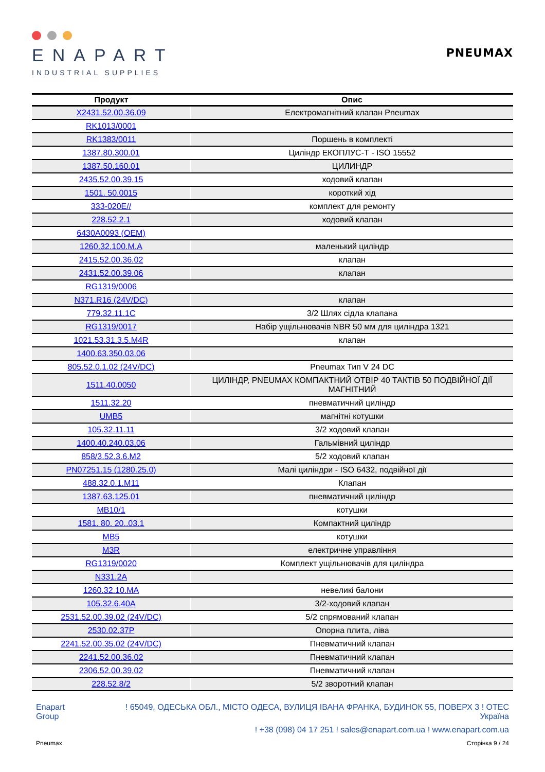ENAPART
INDUSTRIAL SUPPLIES
PNEUMAX
| Продукт | Опис |
| --- | --- |
| X2431.52.00.36.09 | Електромагнітний клапан Pneumax |
| RK1013/0001 | |
| RK1383/0011 | Поршень в комплекті |
| 1387.80.300.01 | Циліндр ЕКОПЛУС-Т - ISO 15552 |
| 1387.50.160.01 | ЦИЛИНДР |
| 2435.52.00.39.15 | ходовий клапан |
| 1501. 50.0015 | короткий хід |
| 333-020E// | комплект для ремонту |
| 228.52.2.1 | ходовий клапан |
| 6430A0093 (OEM) | |
| 1260.32.100.M.A | маленький циліндр |
| 2415.52.00.36.02 | клапан |
| 2431.52.00.39.06 | клапан |
| RG1319/0006 | |
| N371.R16 (24V/DC) | клапан |
| 779.32.11.1C | 3/2 Шлях сідла клапана |
| RG1319/0017 | Набір ущільнювачів NBR 50 мм для циліндра 1321 |
| 1021.53.31.3.5.M4R | клапан |
| 1400.63.350.03.06 | |
| 805.52.0.1.02 (24V/DC) | Pneumax Тип V 24 DC |
| 1511.40.0050 | ЦИЛІНДР, PNEUMAX КОМПАКТНИЙ ОТВІР 40 ТАКТІВ 50 ПОДВІЙНОЇ ДІЇ МАГНІТНИЙ |
| 1511.32.20 | пневматичний циліндр |
| UMB5 | магнітні котушки |
| 105.32.11.11 | 3/2 ходовий клапан |
| 1400.40.240.03.06 | Гальмівний циліндр |
| 858/3.52.3.6.M2 | 5/2 ходовий клапан |
| PN07251.15 (1280.25.0) | Малі циліндри - ISO 6432, подвійної дії |
| 488.32.0.1.M11 | Клапан |
| 1387.63.125.01 | пневматичний циліндр |
| MB10/1 | котушки |
| 1581. 80. 20..03.1 | Компактний циліндр |
| MB5 | котушки |
| M3R | електричне управління |
| RG1319/0020 | Комплект ущільнювачів для циліндра |
| N331.2A | |
| 1260.32.10.MA | невеликі балони |
| 105.32.6.40A | 3/2-ходовий клапан |
| 2531.52.00.39.02 (24V/DC) | 5/2 спрямований клапан |
| 2530.02.37P | Опорна плита, ліва |
| 2241.52.00.35.02 (24V/DC) | Пневматичний клапан |
| 2241.52.00.36.02 | Пневматичний клапан |
| 2306.52.00.39.02 | Пневматичний клапан |
| 228.52.8/2 | 5/2 зворотний клапан |
Enapart
Group
! 65049, ОДЕСЬКА ОБЛ., МІСТО ОДЕСА, ВУЛИЦЯ ІВАНА ФРАНКА, БУДИНОК 55, ПОВЕРХ 3 ! ОТЕС
Україна
! +38 (098) 04 17 251 ! sales@enapart.com.ua ! www.enapart.com.ua
Pneumax Сторінка 9 / 24